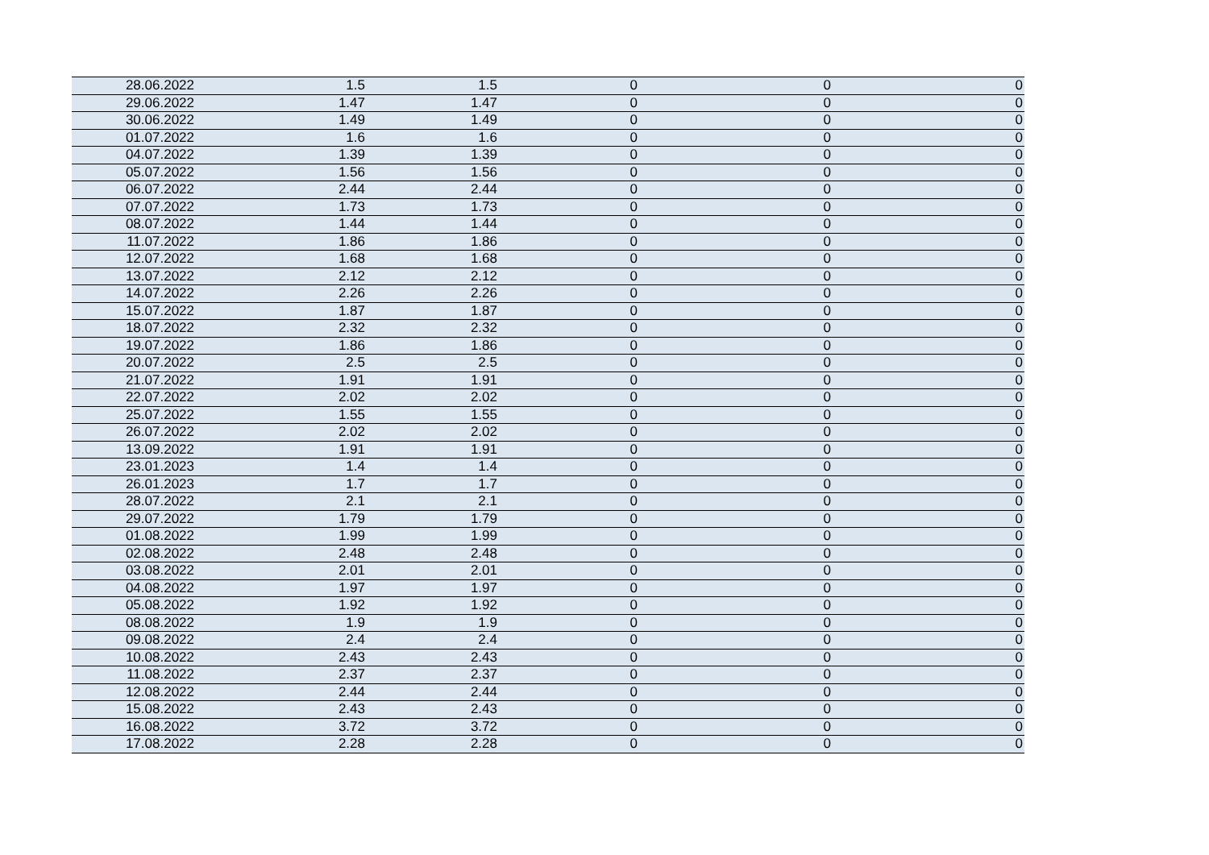| 28.06.2022 | 1.5 | 1.5 | 0 | 0 | 0 |
| 29.06.2022 | 1.47 | 1.47 | 0 | 0 | 0 |
| 30.06.2022 | 1.49 | 1.49 | 0 | 0 | 0 |
| 01.07.2022 | 1.6 | 1.6 | 0 | 0 | 0 |
| 04.07.2022 | 1.39 | 1.39 | 0 | 0 | 0 |
| 05.07.2022 | 1.56 | 1.56 | 0 | 0 | 0 |
| 06.07.2022 | 2.44 | 2.44 | 0 | 0 | 0 |
| 07.07.2022 | 1.73 | 1.73 | 0 | 0 | 0 |
| 08.07.2022 | 1.44 | 1.44 | 0 | 0 | 0 |
| 11.07.2022 | 1.86 | 1.86 | 0 | 0 | 0 |
| 12.07.2022 | 1.68 | 1.68 | 0 | 0 | 0 |
| 13.07.2022 | 2.12 | 2.12 | 0 | 0 | 0 |
| 14.07.2022 | 2.26 | 2.26 | 0 | 0 | 0 |
| 15.07.2022 | 1.87 | 1.87 | 0 | 0 | 0 |
| 18.07.2022 | 2.32 | 2.32 | 0 | 0 | 0 |
| 19.07.2022 | 1.86 | 1.86 | 0 | 0 | 0 |
| 20.07.2022 | 2.5 | 2.5 | 0 | 0 | 0 |
| 21.07.2022 | 1.91 | 1.91 | 0 | 0 | 0 |
| 22.07.2022 | 2.02 | 2.02 | 0 | 0 | 0 |
| 25.07.2022 | 1.55 | 1.55 | 0 | 0 | 0 |
| 26.07.2022 | 2.02 | 2.02 | 0 | 0 | 0 |
| 13.09.2022 | 1.91 | 1.91 | 0 | 0 | 0 |
| 23.01.2023 | 1.4 | 1.4 | 0 | 0 | 0 |
| 26.01.2023 | 1.7 | 1.7 | 0 | 0 | 0 |
| 28.07.2022 | 2.1 | 2.1 | 0 | 0 | 0 |
| 29.07.2022 | 1.79 | 1.79 | 0 | 0 | 0 |
| 01.08.2022 | 1.99 | 1.99 | 0 | 0 | 0 |
| 02.08.2022 | 2.48 | 2.48 | 0 | 0 | 0 |
| 03.08.2022 | 2.01 | 2.01 | 0 | 0 | 0 |
| 04.08.2022 | 1.97 | 1.97 | 0 | 0 | 0 |
| 05.08.2022 | 1.92 | 1.92 | 0 | 0 | 0 |
| 08.08.2022 | 1.9 | 1.9 | 0 | 0 | 0 |
| 09.08.2022 | 2.4 | 2.4 | 0 | 0 | 0 |
| 10.08.2022 | 2.43 | 2.43 | 0 | 0 | 0 |
| 11.08.2022 | 2.37 | 2.37 | 0 | 0 | 0 |
| 12.08.2022 | 2.44 | 2.44 | 0 | 0 | 0 |
| 15.08.2022 | 2.43 | 2.43 | 0 | 0 | 0 |
| 16.08.2022 | 3.72 | 3.72 | 0 | 0 | 0 |
| 17.08.2022 | 2.28 | 2.28 | 0 | 0 | 0 |